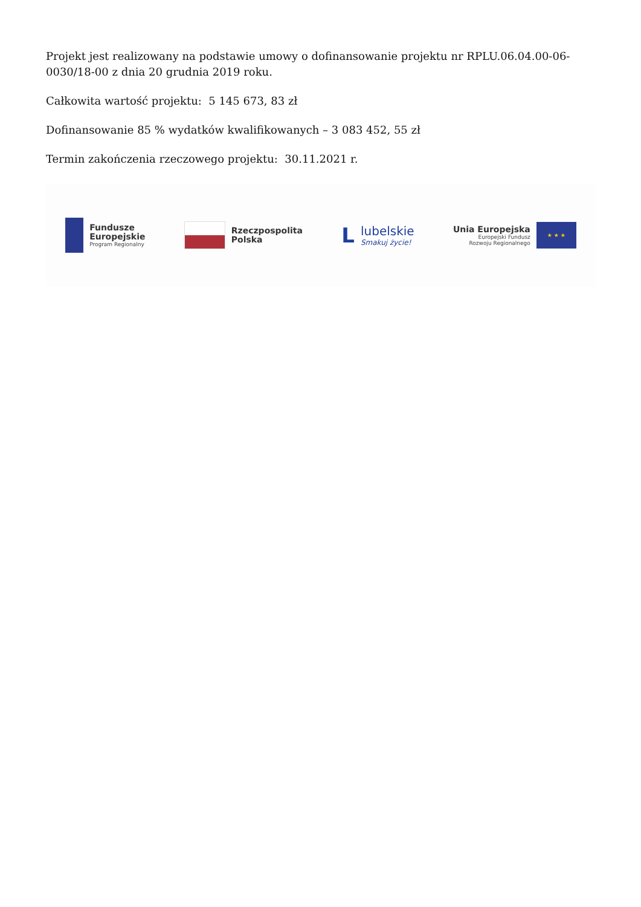Projekt jest realizowany na podstawie umowy o dofinansowanie projektu nr RPLU.06.04.00-06-0030/18-00 z dnia 20 grudnia 2019 roku.
Całkowita wartość projektu: 5 145 673, 83 zł
Dofinansowanie 85 % wydatków kwalifikowanych – 3 083 452, 55 zł
Termin zakończenia rzeczowego projektu: 30.11.2021 r.
Fundusze
Europejskie
Program Regionalny
Rzeczpospolita
Polska
L
lubelskie
Smakuj życie!
Unia Europejska
Europejski Fundusz
Rozwoju Regionalnego
★ ★ ★